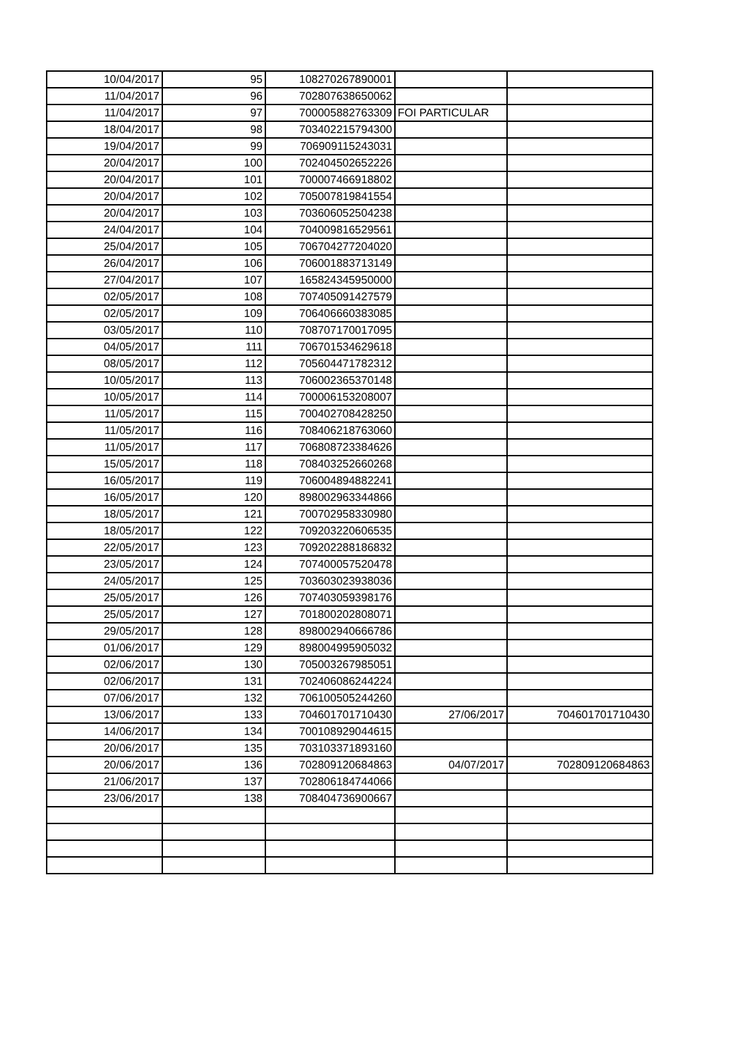| 10/04/2017 | 95 | 108270267890001 | | |
| 11/04/2017 | 96 | 702807638650062 | | |
| 11/04/2017 | 97 | 700005882763309 | FOI PARTICULAR | |
| 18/04/2017 | 98 | 703402215794300 | | |
| 19/04/2017 | 99 | 706909115243031 | | |
| 20/04/2017 | 100 | 702404502652226 | | |
| 20/04/2017 | 101 | 700007466918802 | | |
| 20/04/2017 | 102 | 705007819841554 | | |
| 20/04/2017 | 103 | 703606052504238 | | |
| 24/04/2017 | 104 | 704009816529561 | | |
| 25/04/2017 | 105 | 706704277204020 | | |
| 26/04/2017 | 106 | 706001883713149 | | |
| 27/04/2017 | 107 | 165824345950000 | | |
| 02/05/2017 | 108 | 707405091427579 | | |
| 02/05/2017 | 109 | 706406660383085 | | |
| 03/05/2017 | 110 | 708707170017095 | | |
| 04/05/2017 | 111 | 706701534629618 | | |
| 08/05/2017 | 112 | 705604471782312 | | |
| 10/05/2017 | 113 | 706002365370148 | | |
| 10/05/2017 | 114 | 700006153208007 | | |
| 11/05/2017 | 115 | 700402708428250 | | |
| 11/05/2017 | 116 | 708406218763060 | | |
| 11/05/2017 | 117 | 706808723384626 | | |
| 15/05/2017 | 118 | 708403252660268 | | |
| 16/05/2017 | 119 | 706004894882241 | | |
| 16/05/2017 | 120 | 898002963344866 | | |
| 18/05/2017 | 121 | 700702958330980 | | |
| 18/05/2017 | 122 | 709203220606535 | | |
| 22/05/2017 | 123 | 709202288186832 | | |
| 23/05/2017 | 124 | 707400057520478 | | |
| 24/05/2017 | 125 | 703603023938036 | | |
| 25/05/2017 | 126 | 707403059398176 | | |
| 25/05/2017 | 127 | 701800202808071 | | |
| 29/05/2017 | 128 | 898002940666786 | | |
| 01/06/2017 | 129 | 898004995905032 | | |
| 02/06/2017 | 130 | 705003267985051 | | |
| 02/06/2017 | 131 | 702406086244224 | | |
| 07/06/2017 | 132 | 706100505244260 | | |
| 13/06/2017 | 133 | 704601701710430 | 27/06/2017 | 704601701710430 |
| 14/06/2017 | 134 | 700108929044615 | | |
| 20/06/2017 | 135 | 703103371893160 | | |
| 20/06/2017 | 136 | 702809120684863 | 04/07/2017 | 702809120684863 |
| 21/06/2017 | 137 | 702806184744066 | | |
| 23/06/2017 | 138 | 708404736900667 | | |